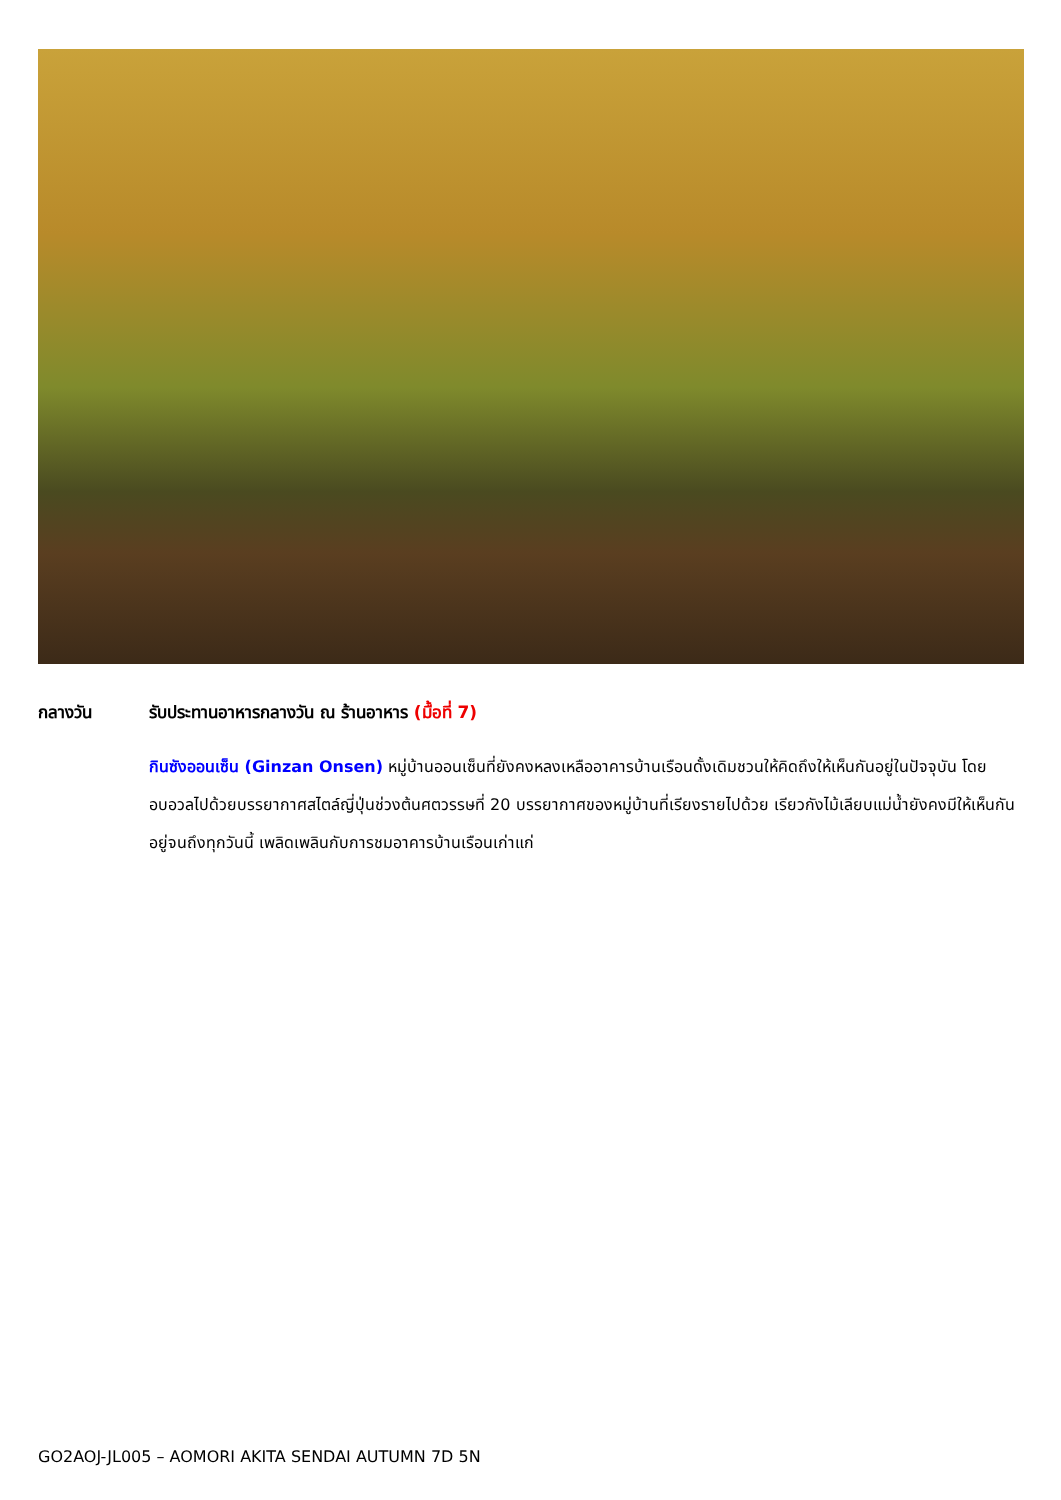กลางวัน รับประทานอาหารกลางวัน ณ ร้านอาหาร (มื้อที่ 7)
กินซังออนเซ็น (Ginzan Onsen) หมู่บ้านออนเซ็นที่ยังคงหลงเหลืออาคารบ้านเรือนดั้งเดิมชวนให้คิดถึงให้เห็นกันอยู่ในปัจจุบัน โดยอบอวลไปด้วยบรรยากาศสไตล์ญี่ปุ่นช่วงต้นศตวรรษที่ 20 บรรยากาศของหมู่บ้านที่เรียงรายไปด้วย เรียวกังไม้เลียบแม่น้ำยังคงมีให้เห็นกันอยู่จนถึงทุกวันนี้ เพลิดเพลินกับการชมอาคารบ้านเรือนเก่าแก่
GO2AOJ-JL005 – AOMORI AKITA SENDAI AUTUMN 7D 5N